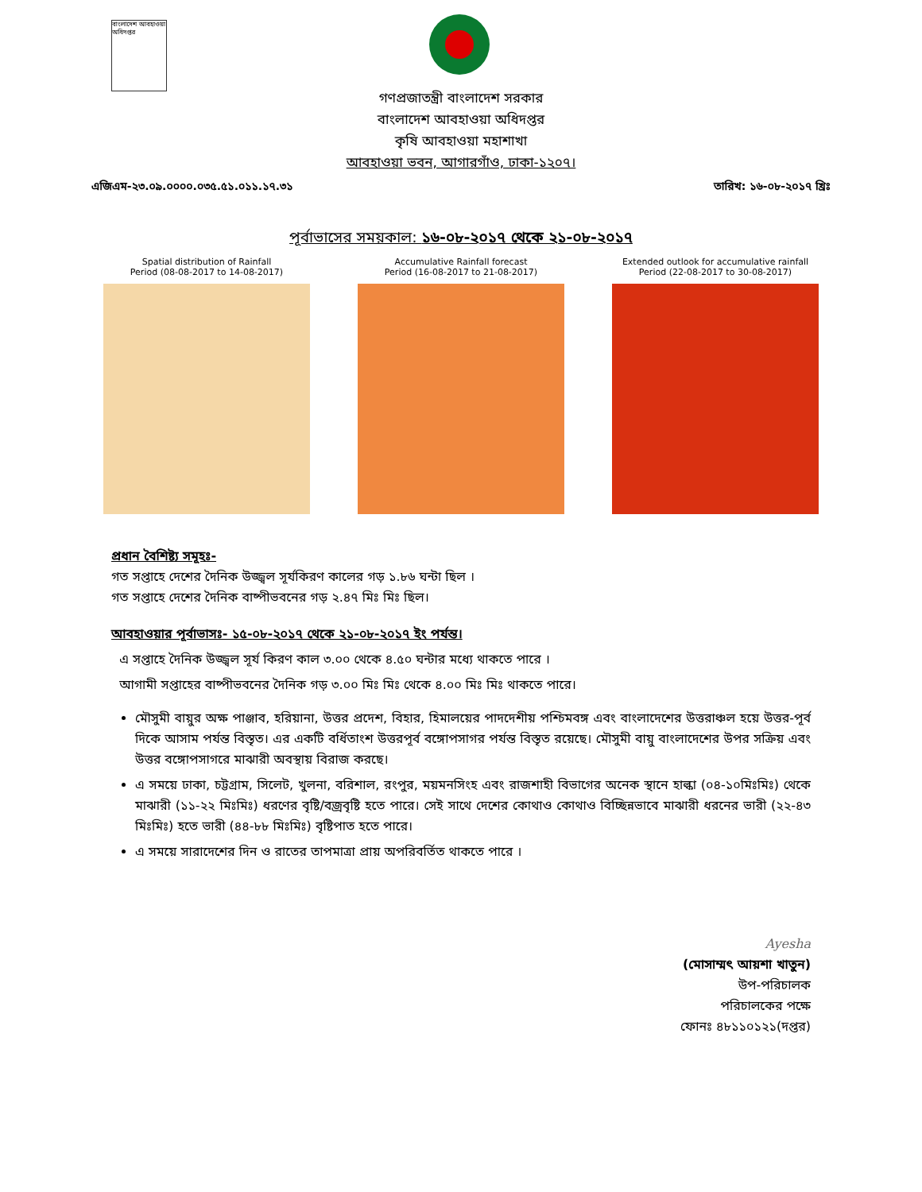বাংলাদেশ আবহাওয়া অধিদপ্তর
গণপ্রজাতন্ত্রী বাংলাদেশ সরকার
বাংলাদেশ আবহাওয়া অধিদপ্তর
কৃষি আবহাওয়া মহাশাখা
আবহাওয়া ভবন, আগারগাঁও, ঢাকা-১২০৭।
এজিএম-২৩.০৯.০০০০.০৩৫.৫১.০১১.১৭.৩১ তারিখ: ১৬-০৮-২০১৭ খ্রিঃ
পূর্বাভাসের সময়কাল: ১৬-০৮-২০১৭ থেকে ২১-০৮-২০১৭
Spatial distribution of Rainfall
Period (08-08-2017 to 14-08-2017)
Accumulative Rainfall forecast
Period (16-08-2017 to 21-08-2017)
Extended outlook for accumulative rainfall
Period (22-08-2017 to 30-08-2017)
প্রধান বৈশিষ্ট্য সমূহঃ-
গত সপ্তাহে দেশের দৈনিক উজ্জ্বল সূর্যকিরণ কালের গড় ১.৮৬ ঘন্টা ছিল ।
গত সপ্তাহে দেশের দৈনিক বাষ্পীভবনের গড় ২.৪৭ মিঃ মিঃ ছিল।
আবহাওয়ার পূর্বাভাসঃ- ১৫-০৮-২০১৭ থেকে ২১-০৮-২০১৭ ইং পর্যন্ত।
এ সপ্তাহে দৈনিক উজ্জ্বল সূর্য কিরণ কাল ৩.০০ থেকে ৪.৫০ ঘন্টার মধ্যে থাকতে পারে ।
আগামী সপ্তাহের বাষ্পীভবনের দৈনিক গড় ৩.০০ মিঃ মিঃ থেকে ৪.০০ মিঃ মিঃ থাকতে পারে।
মৌসুমী বায়ুর অক্ষ পাঞ্জাব, হরিয়ানা, উত্তর প্রদেশ, বিহার, হিমালয়ের পাদদেশীয় পশ্চিমবঙ্গ এবং বাংলাদেশের উত্তরাঞ্চল হয়ে উত্তর-পূর্ব দিকে আসাম পর্যন্ত বিস্তৃত। এর একটি বর্ধিতাংশ উত্তরপূর্ব বঙ্গোপসাগর পর্যন্ত বিস্তৃত রয়েছে। মৌসুমী বায়ু বাংলাদেশের উপর সক্রিয় এবং উত্তর বঙ্গোপসাগরে মাঝারী অবস্থায় বিরাজ করছে।
এ সময়ে ঢাকা, চট্টগ্রাম, সিলেট, খুলনা, বরিশাল, রংপুর, ময়মনসিংহ এবং রাজশাহী বিভাগের অনেক স্থানে হাল্কা (০৪-১০মিঃমিঃ) থেকে মাঝারী (১১-২২ মিঃমিঃ) ধরণের বৃষ্টি/বজ্রবৃষ্টি হতে পারে। সেই সাথে দেশের কোথাও কোথাও বিচ্ছিন্নভাবে মাঝারী ধরনের ভারী (২২-৪৩ মিঃমিঃ) হতে ভারী (৪৪-৮৮ মিঃমিঃ) বৃষ্টিপাত হতে পারে।
এ সময়ে সারাদেশের দিন ও রাতের তাপমাত্রা প্রায় অপরিবর্তিত থাকতে পারে ।
Ayesha
(মোসাম্মৎ আয়শা খাতুন)
উপ-পরিচালক
পরিচালকের পক্ষে
ফোনঃ ৪৮১১০১২১(দপ্তর)